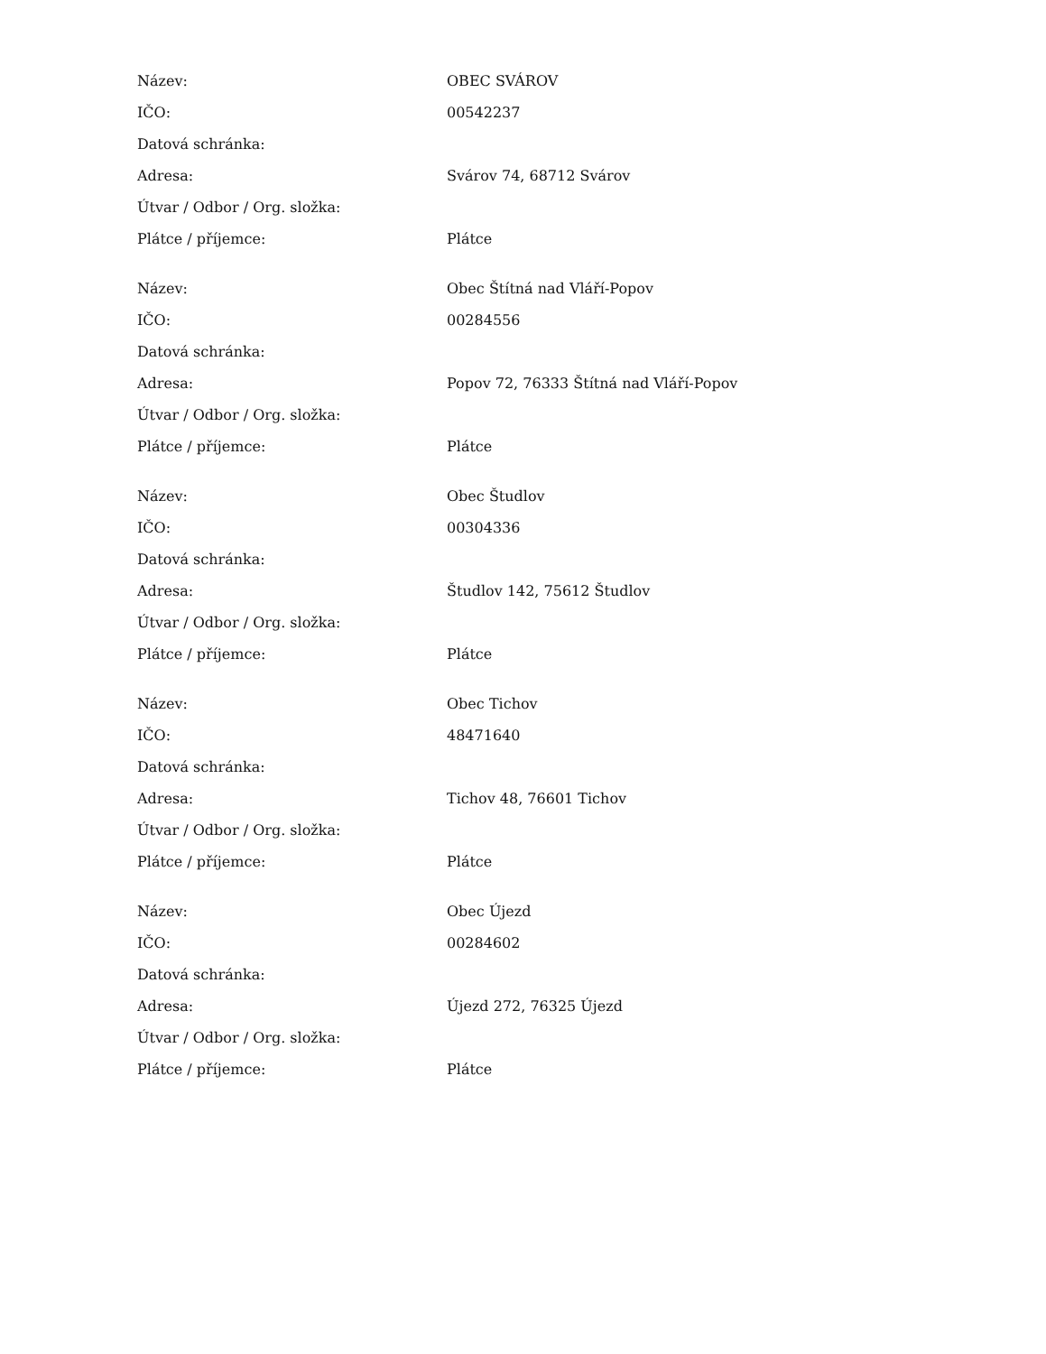| Název: | OBEC SVÁROV |
| IČO: | 00542237 |
| Datová schránka: | |
| Adresa: | Svárov 74, 68712 Svárov |
| Útvar / Odbor / Org. složka: | |
| Plátce / příjemce: | Plátce |
| Název: | Obec Štítná nad Vláří-Popov |
| IČO: | 00284556 |
| Datová schránka: | |
| Adresa: | Popov 72, 76333 Štítná nad Vláří-Popov |
| Útvar / Odbor / Org. složka: | |
| Plátce / příjemce: | Plátce |
| Název: | Obec Študlov |
| IČO: | 00304336 |
| Datová schránka: | |
| Adresa: | Študlov 142, 75612 Študlov |
| Útvar / Odbor / Org. složka: | |
| Plátce / příjemce: | Plátce |
| Název: | Obec Tichov |
| IČO: | 48471640 |
| Datová schránka: | |
| Adresa: | Tichov 48, 76601 Tichov |
| Útvar / Odbor / Org. složka: | |
| Plátce / příjemce: | Plátce |
| Název: | Obec Újezd |
| IČO: | 00284602 |
| Datová schránka: | |
| Adresa: | Újezd 272, 76325 Újezd |
| Útvar / Odbor / Org. složka: | |
| Plátce / příjemce: | Plátce |